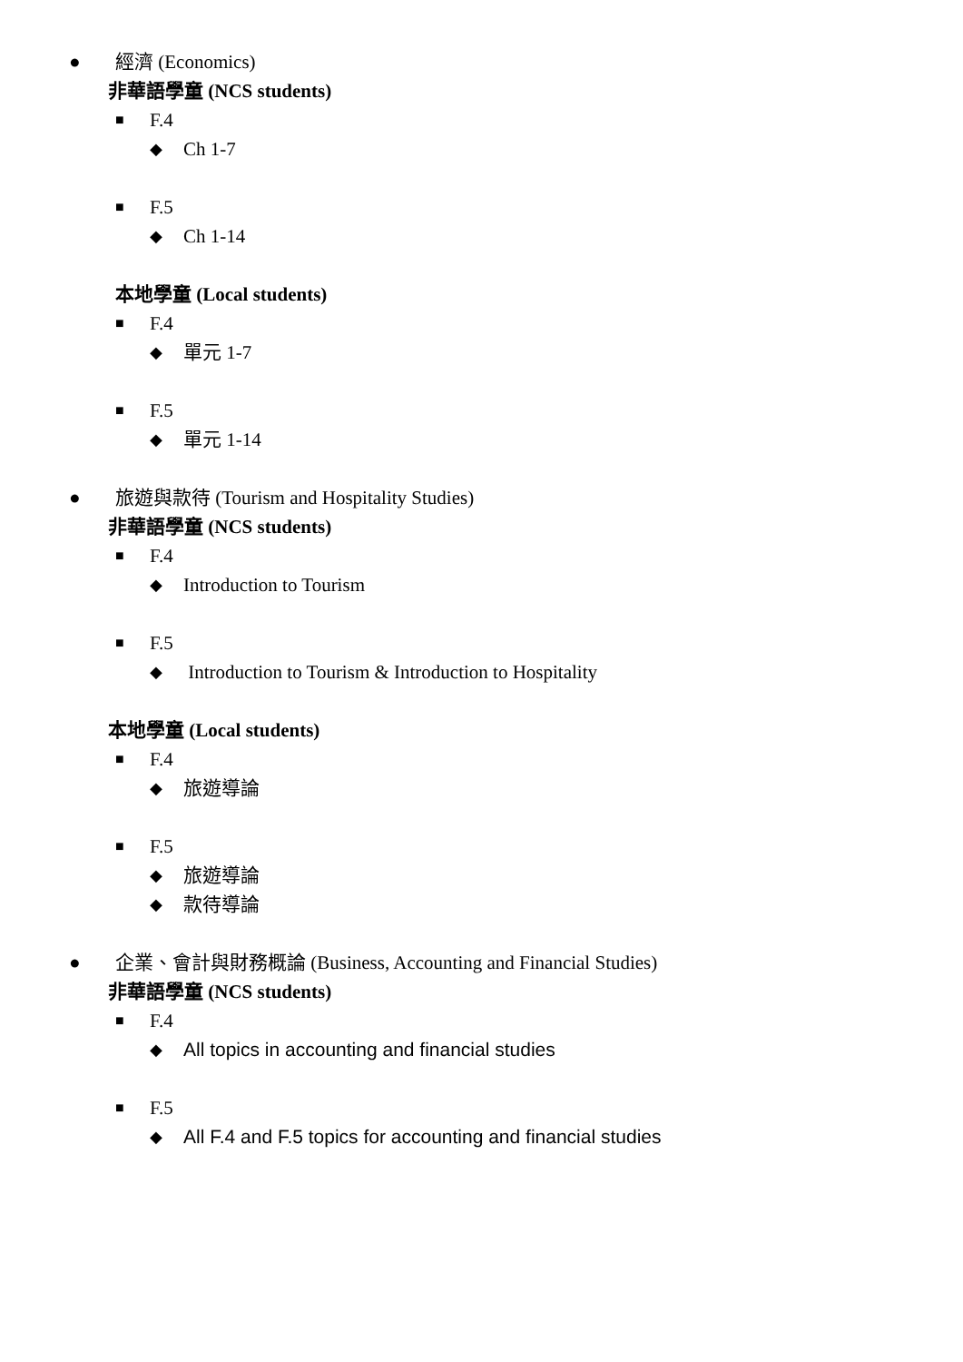● 經濟 (Economics)
非華語學童 (NCS students)
■ F.4
◆ Ch 1-7
■ F.5
◆ Ch 1-14
本地學童 (Local students)
■ F.4
◆ 單元 1-7
■ F.5
◆ 單元 1-14
● 旅遊與款待 (Tourism and Hospitality Studies)
非華語學童 (NCS students)
■ F.4
◆ Introduction to Tourism
■ F.5
◆ Introduction to Tourism & Introduction to Hospitality
本地學童 (Local students)
■ F.4
◆ 旅遊導論
■ F.5
◆ 旅遊導論
◆ 款待導論
● 企業、會計與財務概論 (Business, Accounting and Financial Studies)
非華語學童 (NCS students)
■ F.4
◆ All topics in accounting and financial studies
■ F.5
◆ All F.4 and F.5 topics for accounting and financial studies